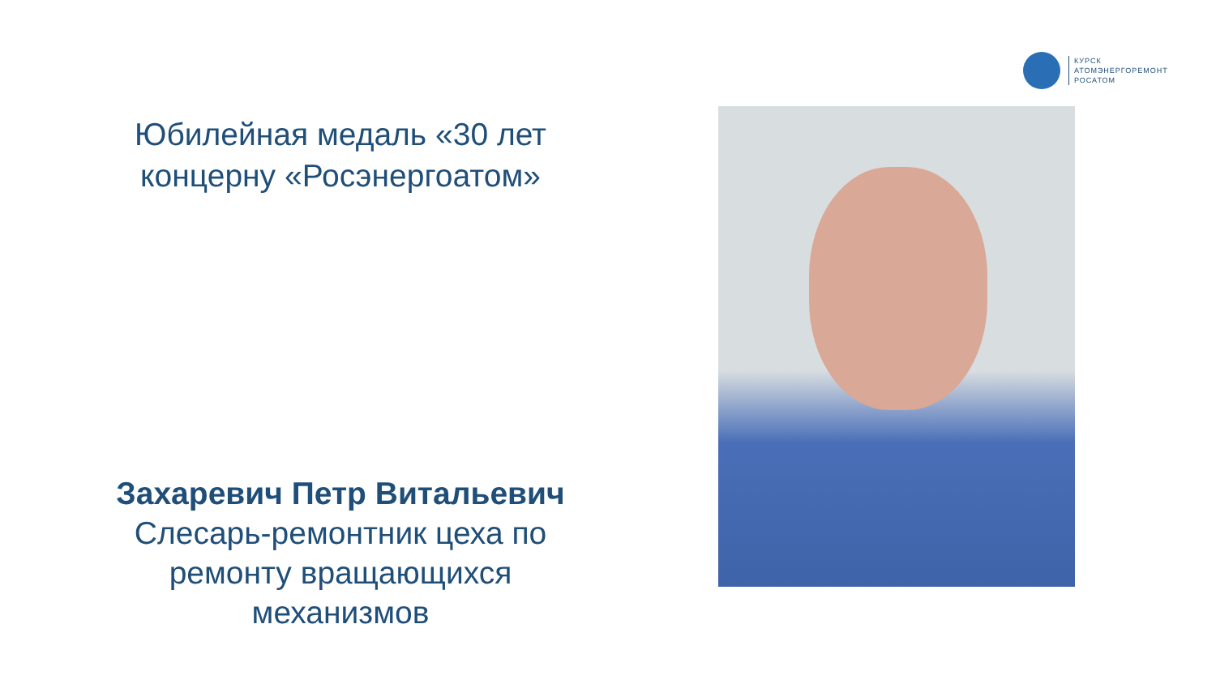КУРСК
АТОМЭНЕРГОРЕМОНТ
РОСАТОМ
Юбилейная медаль «30 лет концерну «Росэнергоатом»
Захаревич Петр Витальевич
Слесарь-ремонтник цеха по ремонту вращающихся механизмов